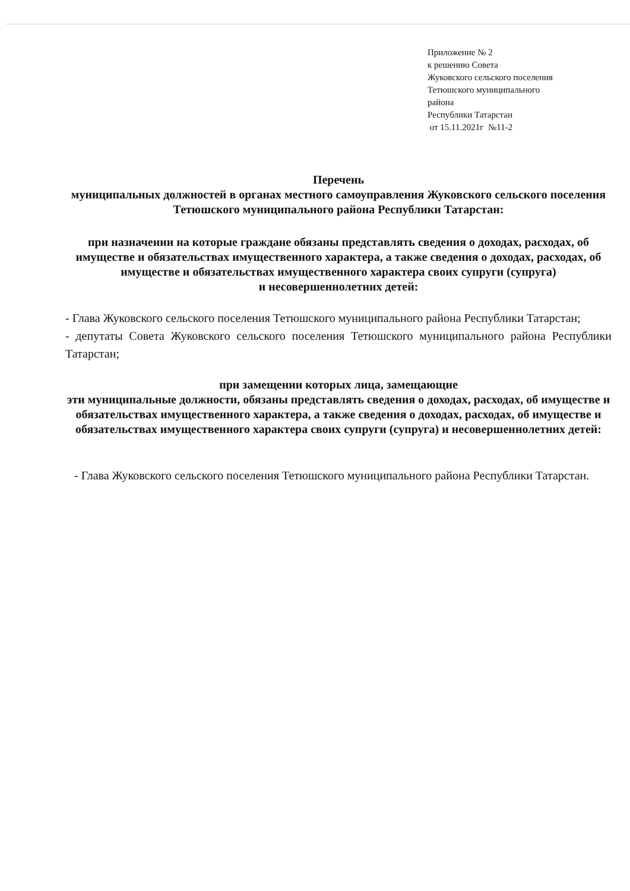Приложение № 2
к решению Совета
Жуковского сельского поселения
Тетюшского муниципального
района
Республики Татарстан
от 15.11.2021г №11-2
Перечень
муниципальных должностей в органах местного самоуправления Жуковского сельского поселения Тетюшского муниципального района Республики Татарстан:
при назначении на которые граждане обязаны представлять сведения о доходах, расходах, об имуществе и обязательствах имущественного характера, а также сведения о доходах, расходах, об имуществе и обязательствах имущественного характера своих супруги (супруга)
и несовершеннолетних детей:
- Глава Жуковского сельского поселения Тетюшского муниципального района Республики Татарстан;
- депутаты Совета Жуковского сельского поселения Тетюшского муниципального района Республики Татарстан;
при замещении которых лица, замещающие
эти муниципальные должности, обязаны представлять сведения о доходах, расходах, об имуществе и обязательствах имущественного характера, а также сведения о доходах, расходах, об имуществе и обязательствах имущественного характера своих супруги (супруга) и несовершеннолетних детей:
- Глава Жуковского сельского поселения Тетюшского муниципального района Республики Татарстан.